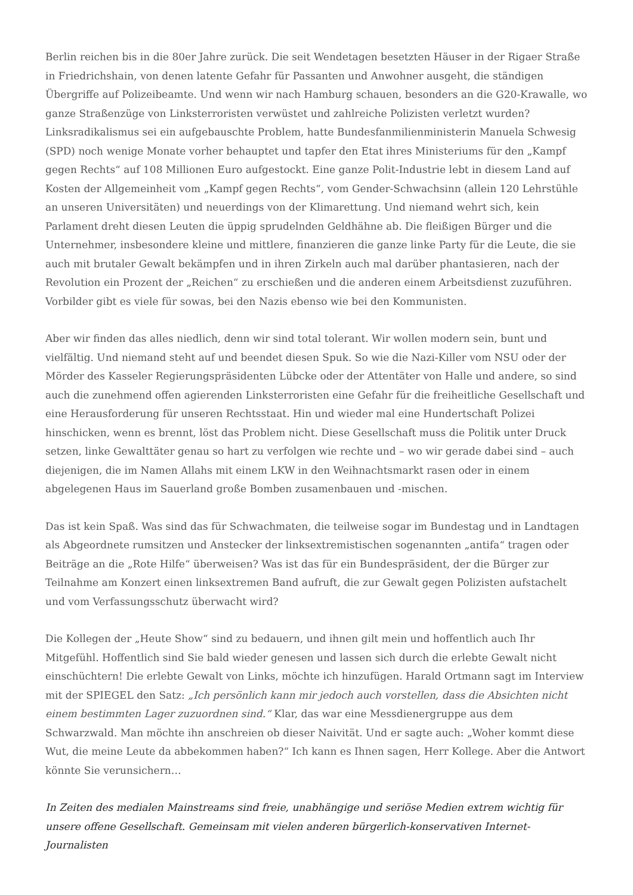Berlin reichen bis in die 80er Jahre zurück. Die seit Wendetagen besetzten Häuser in der Rigaer Straße in Friedrichshain, von denen latente Gefahr für Passanten und Anwohner ausgeht, die ständigen Übergriffe auf Polizeibeamte. Und wenn wir nach Hamburg schauen, besonders an die G20-Krawalle, wo ganze Straßenzüge von Linksterroristen verwüstet und zahlreiche Polizisten verletzt wurden? Linksradikalismus sei ein aufgebauschte Problem, hatte Bundesfanmilienministerin Manuela Schwesig (SPD) noch wenige Monate vorher behauptet und tapfer den Etat ihres Ministeriums für den „Kampf gegen Rechts“ auf 108 Millionen Euro aufgestockt. Eine ganze Polit-Industrie lebt in diesem Land auf Kosten der Allgemeinheit vom „Kampf gegen Rechts“, vom Gender-Schwachsinn (allein 120 Lehrstühle an unseren Universitäten) und neuerdings von der Klimarettung. Und niemand wehrt sich, kein Parlament dreht diesen Leuten die üppig sprudelnden Geldhähne ab. Die fleißigen Bürger und die Unternehmer, insbesondere kleine und mittlere, finanzieren die ganze linke Party für die Leute, die sie auch mit brutaler Gewalt bekämpfen und in ihren Zirkeln auch mal darüber phantasieren, nach der Revolution ein Prozent der „Reichen“ zu erschießen und die anderen einem Arbeitsdienst zuzuführen. Vorbilder gibt es viele für sowas, bei den Nazis ebenso wie bei den Kommunisten.
Aber wir finden das alles niedlich, denn wir sind total tolerant. Wir wollen modern sein, bunt und vielfältig. Und niemand steht auf und beendet diesen Spuk. So wie die Nazi-Killer vom NSU oder der Mörder des Kasseler Regierungspräsidenten Lübcke oder der Attentäter von Halle und andere, so sind auch die zunehmend offen agierenden Linksterroristen eine Gefahr für die freiheitliche Gesellschaft und eine Herausforderung für unseren Rechtsstaat. Hin und wieder mal eine Hundertschaft Polizei hinschicken, wenn es brennt, löst das Problem nicht. Diese Gesellschaft muss die Politik unter Druck setzen, linke Gewalttäter genau so hart zu verfolgen wie rechte und – wo wir gerade dabei sind – auch diejenigen, die im Namen Allahs mit einem LKW in den Weihnachtsmarkt rasen oder in einem abgelegenen Haus im Sauerland große Bomben zusamenbauen und -mischen.
Das ist kein Spaß. Was sind das für Schwachmaten, die teilweise sogar im Bundestag und in Landtagen als Abgeordnete rumsitzen und Anstecker der linksextremistischen sogenannten „antifa“ tragen oder Beiträge an die „Rote Hilfe“ überweisen? Was ist das für ein Bundespräsident, der die Bürger zur Teilnahme am Konzert einen linksextremen Band aufruft, die zur Gewalt gegen Polizisten aufstachelt und vom Verfassungsschutz überwacht wird?
Die Kollegen der „Heute Show“ sind zu bedauern, und ihnen gilt mein und hoffentlich auch Ihr Mitgefühl. Hoffentlich sind Sie bald wieder genesen und lassen sich durch die erlebte Gewalt nicht einschüchtern! Die erlebte Gewalt von Links, möchte ich hinzufügen. Harald Ortmann sagt im Interview mit der SPIEGEL den Satz: „Ich persönlich kann mir jedoch auch vorstellen, dass die Absichten nicht einem bestimmten Lager zuzuordnen sind.“ Klar, das war eine Messdienergruppe aus dem Schwarzwald. Man möchte ihn anschreien ob dieser Naivität. Und er sagte auch: „Woher kommt diese Wut, die meine Leute da abbekommen haben?“ Ich kann es Ihnen sagen, Herr Kollege. Aber die Antwort könnte Sie verunsichern…
In Zeiten des medialen Mainstreams sind freie, unabhängige und seriöse Medien extrem wichtig für unsere offene Gesellschaft. Gemeinsam mit vielen anderen bürgerlich-konservativen Internet-Journalisten